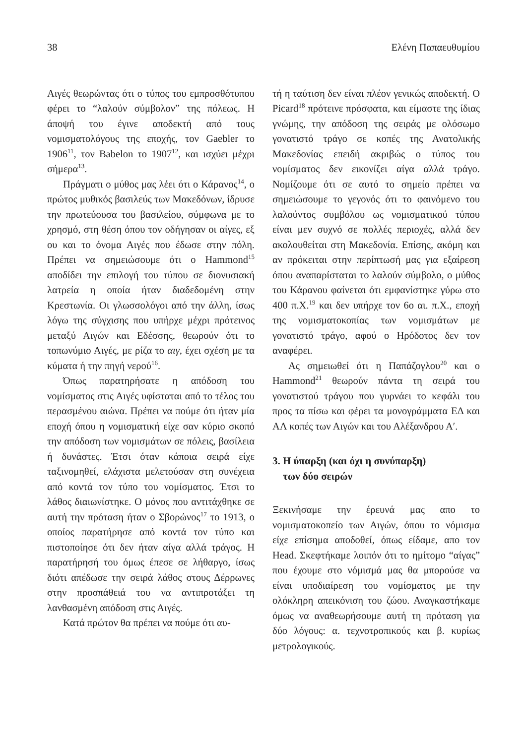38 Ελένη Παπαευθυμίου
Αιγές θεωρώντας ότι ο τύπος του εμπροσθότυπου φέρει το “λαλούν σύμβολον” της πόλεως. Η άποψή του έγινε αποδεκτή από τους νομισματολόγους της εποχής, τον Gaebler το 1906<sup>11</sup>, τον Babelon το 1907<sup>12</sup>, και ισχύει μέχρι σήμερα<sup>13</sup>.
Πράγματι ο μύθος μας λέει ότι ο Κάρανος<sup>14</sup>, ο πρώτος μυθικός βασιλεύς των Μακεδόνων, ίδρυσε την πρωτεύουσα του βασιλείου, σύμφωνα με το χρησμό, στη θέση όπου τον οδήγησαν οι αίγες, εξ ου και το όνομα Αιγές που έδωσε στην πόλη. Πρέπει να σημειώσουμε ότι ο Hammond<sup>15</sup> αποδίδει την επιλογή του τύπου σε διονυσιακή λατρεία η οποία ήταν διαδεδομένη στην Κρεστωνία. Οι γλωσσολόγοι από την άλλη, ίσως λόγω της σύγχισης που υπήρχε μέχρι πρότεινος μεταξύ Αιγών και Εδέσσης, θεωρούν ότι το τοπωνύμιο Αιγές, με ρίζα το αιγ, έχει σχέση με τα κύματα ή την πηγή νερού<sup>16</sup>.
Όπως παρατηρήσατε η απόδοση του νομίσματος στις Αιγές υφίσταται από το τέλος του περασμένου αιώνα. Πρέπει να πούμε ότι ήταν μία εποχή όπου η νομισματική είχε σαν κύριο σκοπό την απόδοση των νομισμάτων σε πόλεις, βασίλεια ή δυνάστες. Έτσι όταν κάποια σειρά είχε ταξινομηθεί, ελάχιστα μελετούσαν στη συνέχεια από κοντά τον τύπο του νομίσματος. Έτσι το λάθος διαιωνίστηκε. Ο μόνος που αντιτάχθηκε σε αυτή την πρόταση ήταν ο Σβορώνος<sup>17</sup> το 1913, ο οποίος παρατήρησε από κοντά τον τύπο και πιστοποίησε ότι δεν ήταν αίγα αλλά τράγος. Η παρατήρησή του όμως έπεσε σε λήθαργο, ίσως διότι απέδωσε την σειρά λάθος στους Δέρρωνες στην προσπάθειά του να αντιπροτάξει τη λανθασμένη απόδοση στις Αιγές.
Κατά πρώτον θα πρέπει να πούμε ότι αυ-
τή η ταύτιση δεν είναι πλέον γενικώς αποδεκτή. Ο Picard<sup>18</sup> πρότεινε πρόσφατα, και είμαστε της ίδιας γνώμης, την απόδοση της σειράς με ολόσωμο γονατιστό τράγο σε κοπές της Ανατολικής Μακεδονίας επειδή ακριβώς ο τύπος του νομίσματος δεν εικονίζει αίγα αλλά τράγο. Νομίζουμε ότι σε αυτό το σημείο πρέπει να σημειώσουμε το γεγονός ότι το φαινόμενο του λαλούντος συμβόλου ως νομισματικού τύπου είναι μεν συχνό σε πολλές περιοχές, αλλά δεν ακολουθείται στη Μακεδονία. Επίσης, ακόμη και αν πρόκειται στην περίπτωσή μας για εξαίρεση όπου αναπαρίσταται το λαλούν σύμβολο, ο μύθος του Κάρανου φαίνεται ότι εμφανίστηκε γύρω στο 400 π.Χ.<sup>19</sup> και δεν υπήρχε τον 6ο αι. π.Χ., εποχή της νομισματοκοπίας των νομισμάτων με γονατιστό τράγο, αφού ο Ηρόδοτος δεν τον αναφέρει.
Ας σημειωθεί ότι η Παπάζογλου<sup>20</sup> και ο Hammond<sup>21</sup> θεωρούν πάντα τη σειρά του γονατιστού τράγου που γυρνάει το κεφάλι του προς τα πίσω και φέρει τα μονογράμματα ΕΔ και ΑΛ κοπές των Αιγών και του Αλέξανδρου Α′.
3. Η ύπαρξη (και όχι η συνύπαρξη)
των δύο σειρών
Ξεκινήσαμε την έρευνά μας απο το νομισματοκοπείο των Αιγών, όπου το νόμισμα είχε επίσημα αποδοθεί, όπως είδαμε, απο τον Head. Σκεφτήκαμε λοιπόν ότι το ημίτομο “αίγας” που έχουμε στο νόμισμά μας θα μπορούσε να είναι υποδιαίρεση του νομίσματος με την ολόκληρη απεικόνιση του ζώου. Αναγκαστήκαμε όμως να αναθεωρήσουμε αυτή τη πρόταση για δύο λόγους: α. τεχνοτροπικούς και β. κυρίως μετρολογικούς.